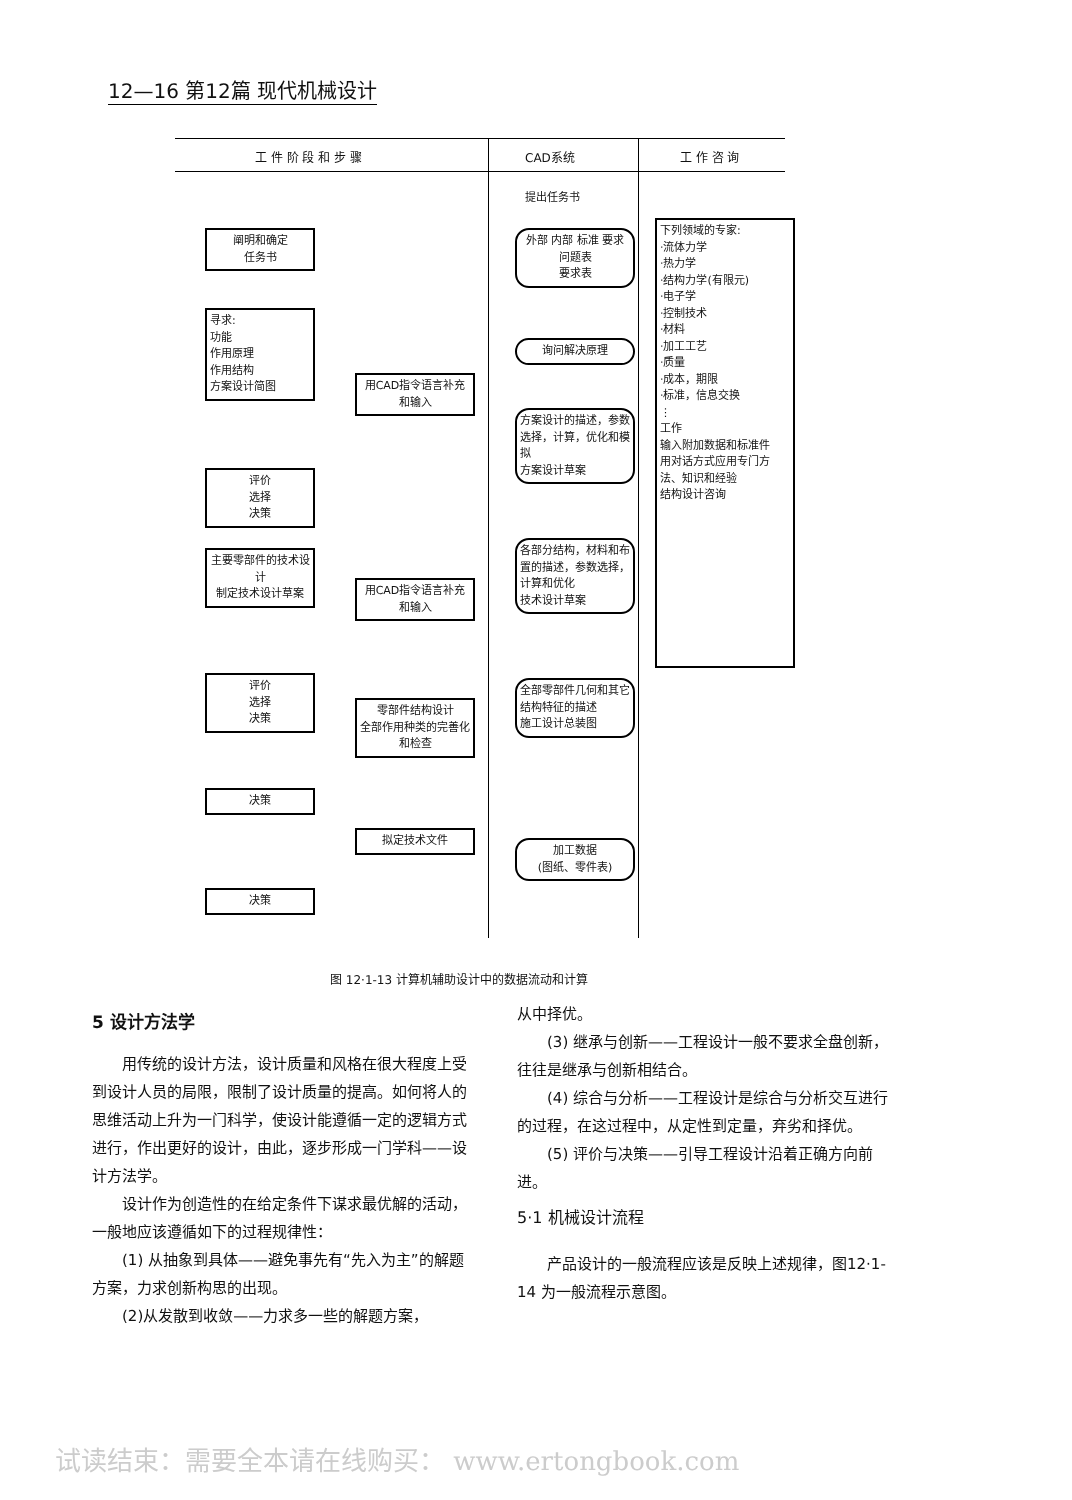12—16 第12篇 现代机械设计
工 件 阶 段 和 步 骤 CAD系统 工 作 咨 询
提出任务书
阐明和确定
任务书
寻求:
功能
作用原理
作用结构
方案设计简图
评价
选择
决策
主要零部件的技术设计
制定技术设计草案
评价
选择
决策
决策
决策
用CAD指令语言补充和输入
用CAD指令语言补充和输入
零部件结构设计
全部作用种类的完善化和检查
拟定技术文件
外部 内部 标准 要求
问题表
要求表
询问解决原理
方案设计的描述，参数选择，计算，优化和模拟
方案设计草案
各部分结构，材料和布置的描述，参数选择，计算和优化
技术设计草案
全部零部件几何和其它结构特征的描述
施工设计总装图
加工数据
(图纸、零件表)
下列领域的专家:
·流体力学
·热力学
·结构力学(有限元)
·电子学
·控制技术
·材料
·加工工艺
·质量
·成本，期限
·标准，信息交换
⋮
工作
输入附加数据和标准件
用对话方式应用专门方法、知识和经验
结构设计咨询
图 12·1-13 计算机辅助设计中的数据流动和计算
5 设计方法学
用传统的设计方法，设计质量和风格在很大程度上受到设计人员的局限，限制了设计质量的提高。如何将人的思维活动上升为一门科学，使设计能遵循一定的逻辑方式进行，作出更好的设计，由此，逐步形成一门学科——设计方法学。
设计作为创造性的在给定条件下谋求最优解的活动，一般地应该遵循如下的过程规律性：
(1) 从抽象到具体——避免事先有“先入为主”的解题方案，力求创新构思的出现。
(2)从发散到收敛——力求多一些的解题方案，
从中择优。
(3) 继承与创新——工程设计一般不要求全盘创新，往往是继承与创新相结合。
(4) 综合与分析——工程设计是综合与分析交互进行的过程，在这过程中，从定性到定量，弃劣和择优。
(5) 评价与决策——引导工程设计沿着正确方向前进。
5·1 机械设计流程
产品设计的一般流程应该是反映上述规律，图12·1-14 为一般流程示意图。
试读结束：需要全本请在线购买： www.ertongbook.com